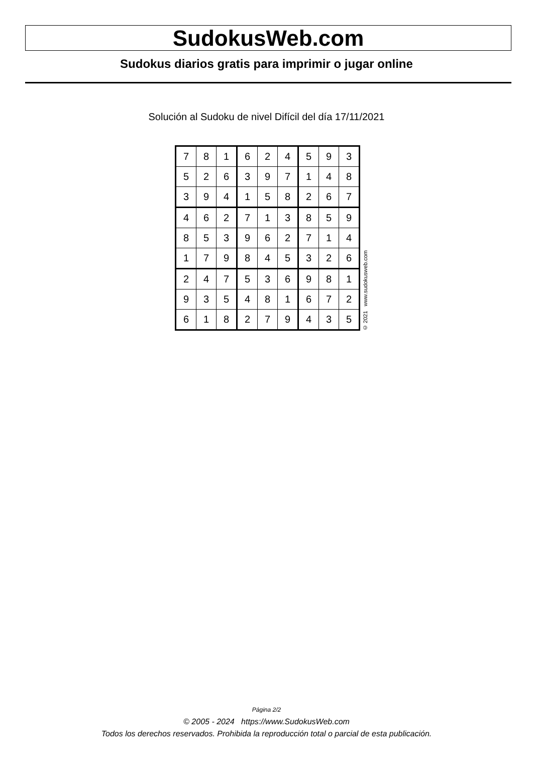SudokusWeb.com
Sudokus diarios gratis para imprimir o jugar online
Solución al Sudoku de nivel Difícil del día 17/11/2021
| 7 | 8 | 1 | 6 | 2 | 4 | 5 | 9 | 3 |
| 5 | 2 | 6 | 3 | 9 | 7 | 1 | 4 | 8 |
| 3 | 9 | 4 | 1 | 5 | 8 | 2 | 6 | 7 |
| 4 | 6 | 2 | 7 | 1 | 3 | 8 | 5 | 9 |
| 8 | 5 | 3 | 9 | 6 | 2 | 7 | 1 | 4 |
| 1 | 7 | 9 | 8 | 4 | 5 | 3 | 2 | 6 |
| 2 | 4 | 7 | 5 | 3 | 6 | 9 | 8 | 1 |
| 9 | 3 | 5 | 4 | 8 | 1 | 6 | 7 | 2 |
| 6 | 1 | 8 | 2 | 7 | 9 | 4 | 3 | 5 |
© 2021 www.sudokusweb.com
Página 2/2
© 2005 - 2024 https://www.SudokusWeb.com
Todos los derechos reservados. Prohibida la reproducción total o parcial de esta publicación.